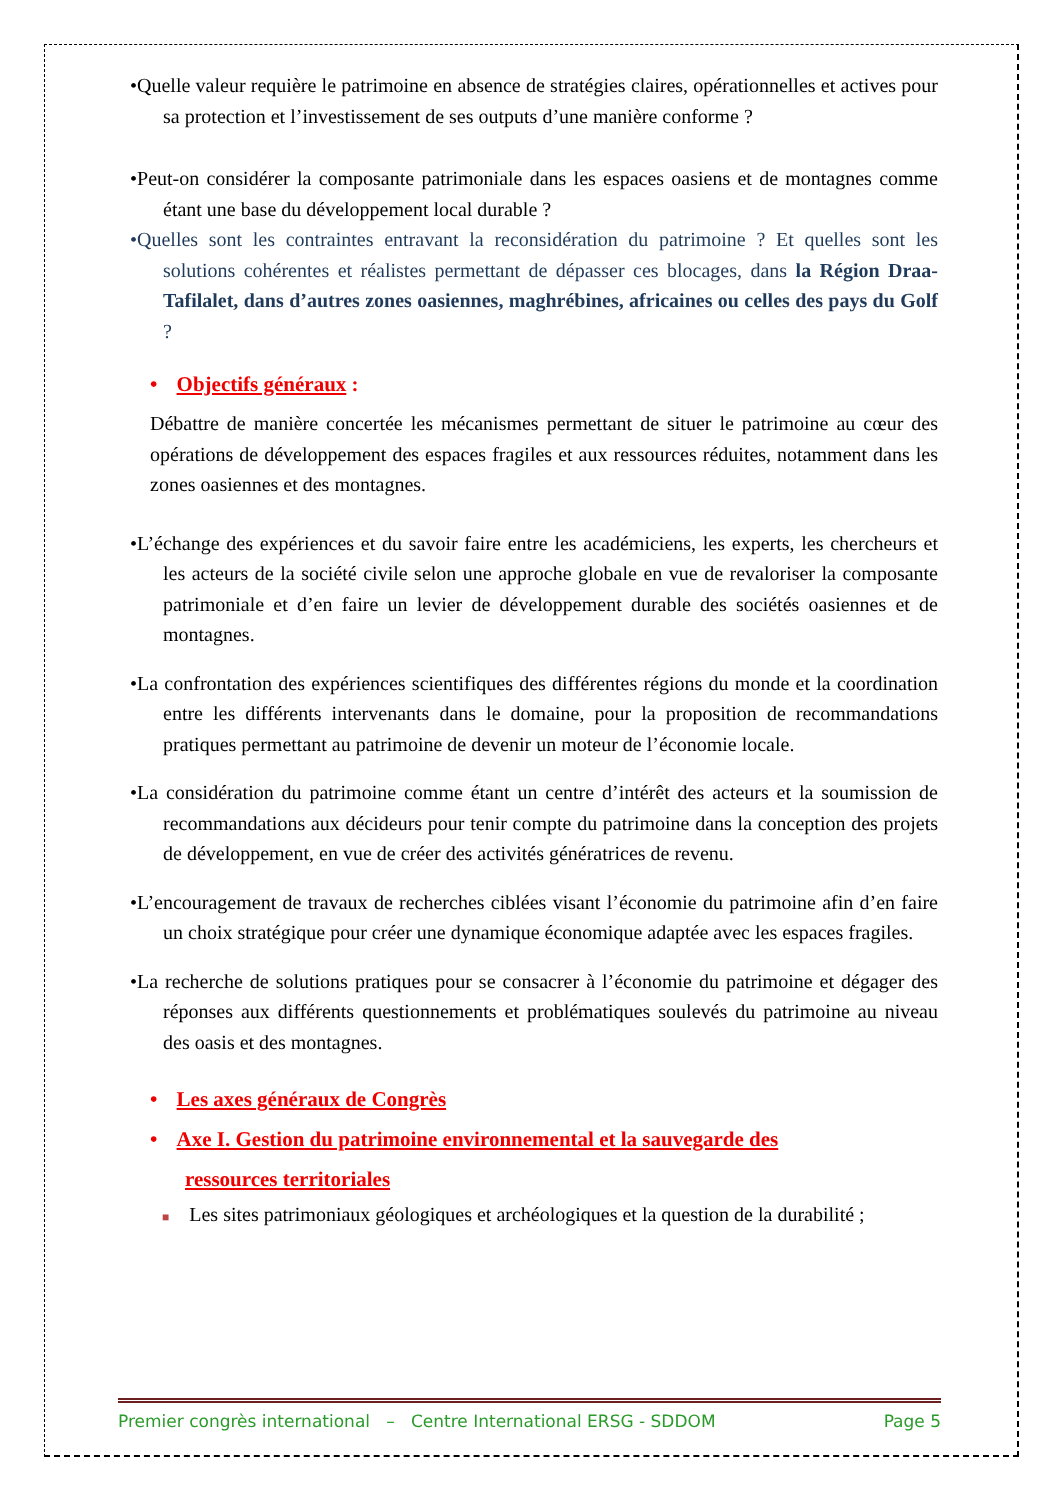•Quelle valeur requière le patrimoine en absence de stratégies claires, opérationnelles et actives pour sa protection et l’investissement de ses outputs d’une manière conforme ?
•Peut-on considérer la composante patrimoniale dans les espaces oasiens et de montagnes comme étant une base du développement local durable ?
•Quelles sont les contraintes entravant la reconsidération du patrimoine ? Et quelles sont les solutions cohérentes et réalistes permettant de dépasser ces blocages, dans la Région Draa-Tafilalet, dans d’autres zones oasiennes, maghrébines, africaines ou celles des pays du Golf ?
• Objectifs généraux :
Débattre de manière concertée les mécanismes permettant de situer le patrimoine au cœur des opérations de développement des espaces fragiles et aux ressources réduites, notamment dans les zones oasiennes et des montagnes.
•L’échange des expériences et du savoir faire entre les académiciens, les experts, les chercheurs et les acteurs de la société civile selon une approche globale en vue de revaloriser la composante patrimoniale et d’en faire un levier de développement durable des sociétés oasiennes et de montagnes.
•La confrontation des expériences scientifiques des différentes régions du monde et la coordination entre les différents intervenants dans le domaine, pour la proposition de recommandations pratiques permettant au patrimoine de devenir un moteur de l’économie locale.
•La considération du patrimoine comme étant un centre d’intérêt des acteurs et la soumission de recommandations aux décideurs pour tenir compte du patrimoine dans la conception des projets de développement, en vue de créer des activités génératrices de revenu.
•L’encouragement de travaux de recherches ciblées visant l’économie du patrimoine afin d’en faire un choix stratégique pour créer une dynamique économique adaptée avec les espaces fragiles.
•La recherche de solutions pratiques pour se consacrer à l’économie du patrimoine et dégager des réponses aux différents questionnements et problématiques soulevés du patrimoine au niveau des oasis et des montagnes.
• Les axes généraux de Congrès
• Axe I. Gestion du patrimoine environnemental et la sauvegarde des
ressources territoriales
■ Les sites patrimoniaux géologiques et archéologiques et la question de la durabilité ;
Premier congrès international – Centre International ERSG - SDDOM Page 5